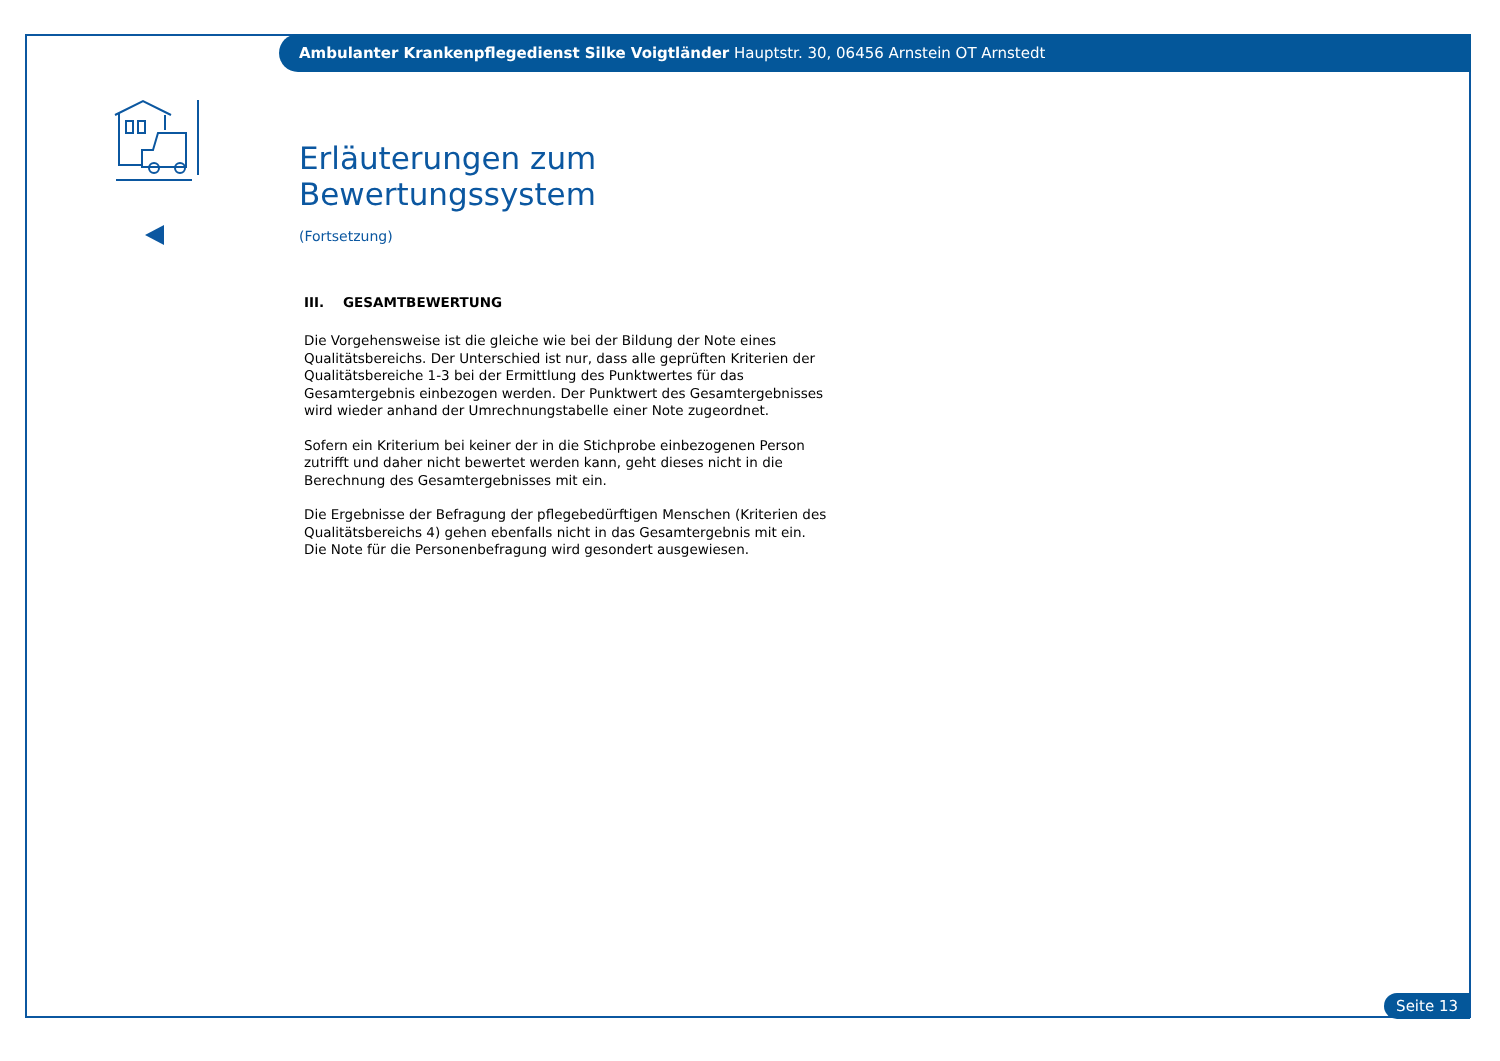Ambulanter Krankenpflegedienst Silke Voigtländer Hauptstr. 30, 06456 Arnstein OT Arnstedt
Erläuterungen zum Bewertungssystem
(Fortsetzung)
III. GESAMTBEWERTUNG
Die Vorgehensweise ist die gleiche wie bei der Bildung der Note eines Qualitätsbereichs. Der Unterschied ist nur, dass alle geprüften Kriterien der Qualitätsbereiche 1-3 bei der Ermittlung des Punktwertes für das Gesamtergebnis einbezogen werden. Der Punktwert des Gesamtergebnisses wird wieder anhand der Umrechnungstabelle einer Note zugeordnet.
Sofern ein Kriterium bei keiner der in die Stichprobe einbezogenen Person zutrifft und daher nicht bewertet werden kann, geht dieses nicht in die Berechnung des Gesamtergebnisses mit ein.
Die Ergebnisse der Befragung der pflegebedürftigen Menschen (Kriterien des Qualitätsbereichs 4) gehen ebenfalls nicht in das Gesamtergebnis mit ein. Die Note für die Personenbefragung wird gesondert ausgewiesen.
Seite 13